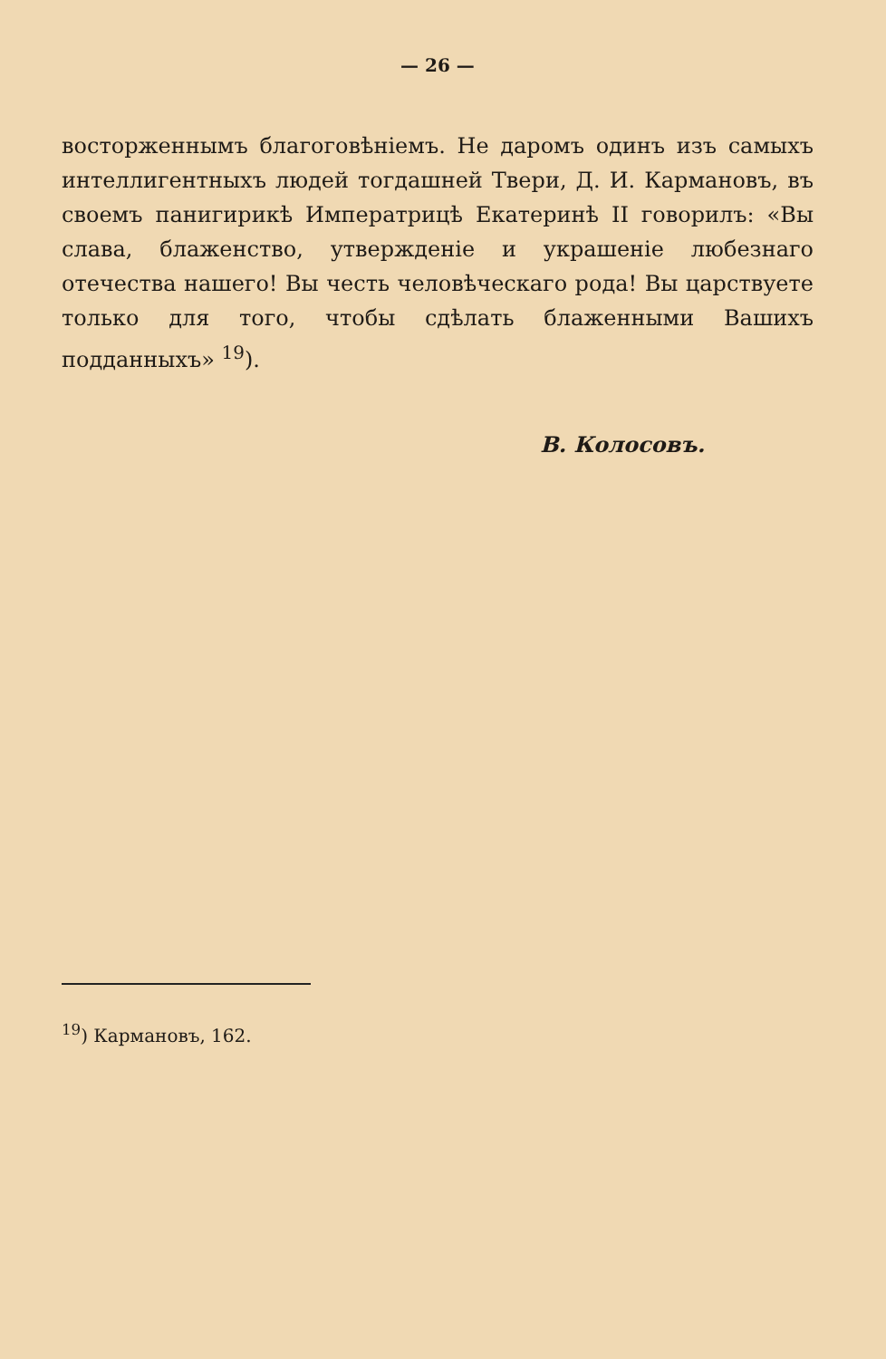— 26 —
восторженнымъ благоговѣніемъ. Не даромъ одинъ изъ самыхъ интеллигентныхъ людей тогдашней Твери, Д. И. Кармановъ, въ своемъ панигирикѣ Императрицѣ Екатеринѣ II говорилъ: «Вы слава, блаженство, утвержденіе и украшеніе любезнаго отечества нашего! Вы честь человѣческаго рода! Вы царствуете только для того, чтобы сдѣлать блаженными Вашихъ подданныхъ» <sup>19</sup>).
В. Колосовъ.
<sup>19</sup>) Кармановъ, 162.